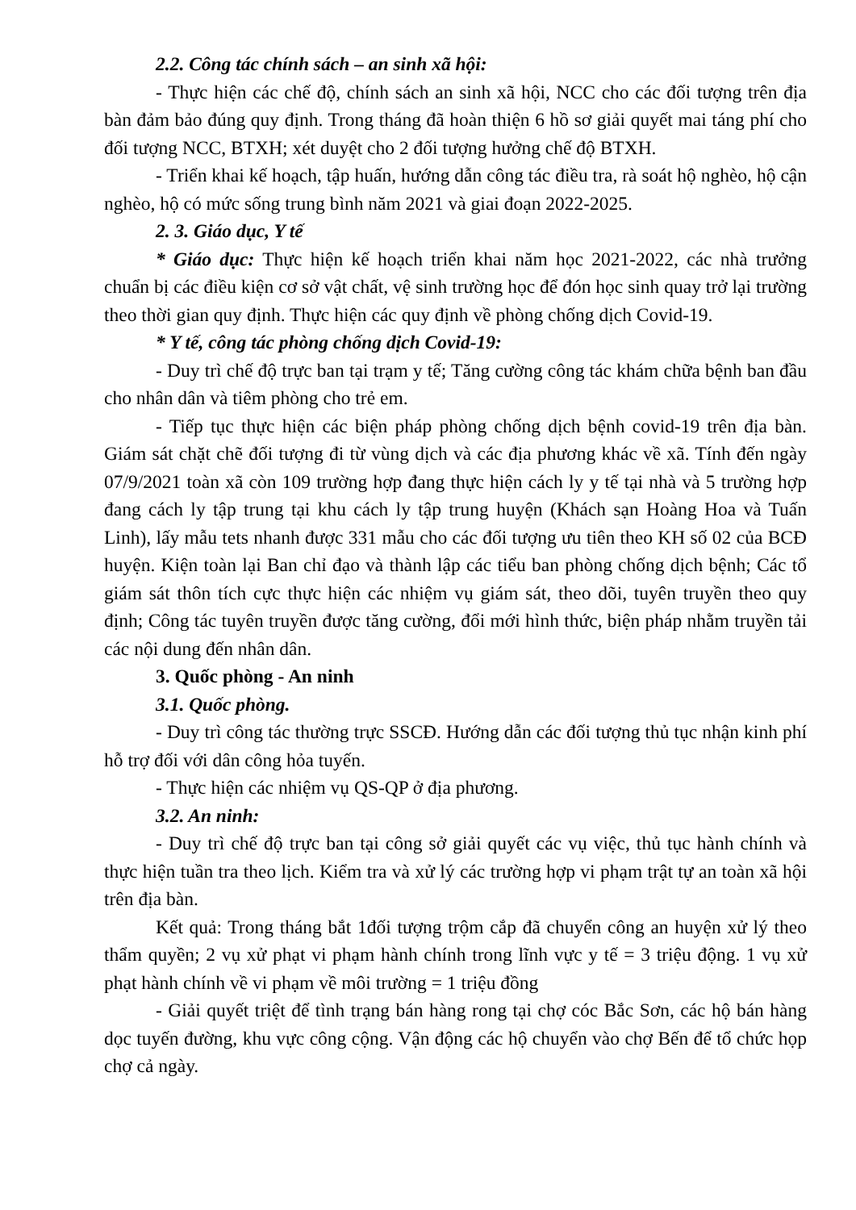2.2. Công tác chính sách – an sinh xã hội:
- Thực hiện các chế độ, chính sách an sinh xã hội, NCC cho các đối tượng trên địa bàn đảm bảo đúng quy định. Trong tháng đã hoàn thiện 6 hồ sơ giải quyết mai táng phí cho đối tượng NCC, BTXH; xét duyệt cho 2 đối tượng hưởng chế độ BTXH.
- Triển khai kế hoạch, tập huấn, hướng dẫn công tác điều tra, rà soát hộ nghèo, hộ cận nghèo, hộ có mức sống trung bình năm 2021 và giai đoạn 2022-2025.
2. 3. Giáo dục, Y tế
* Giáo dục: Thực hiện kế hoạch triển khai năm học 2021-2022, các nhà trưởng chuẩn bị các điều kiện cơ sở vật chất, vệ sinh trường học để đón học sinh quay trở lại trường theo thời gian quy định. Thực hiện các quy định về phòng chống dịch Covid-19.
* Y tế, công tác phòng chống dịch Covid-19:
- Duy trì chế độ trực ban tại trạm y tế; Tăng cường công tác khám chữa bệnh ban đầu cho nhân dân và tiêm phòng cho trẻ em.
- Tiếp tục thực hiện các biện pháp phòng chống dịch bệnh covid-19 trên địa bàn. Giám sát chặt chẽ đối tượng đi từ vùng dịch và các địa phương khác về xã. Tính đến ngày 07/9/2021 toàn xã còn 109 trường hợp đang thực hiện cách ly y tế tại nhà và 5 trường hợp đang cách ly tập trung tại khu cách ly tập trung huyện (Khách sạn Hoàng Hoa và Tuấn Linh), lấy mẫu tets nhanh được 331 mẫu cho các đối tượng ưu tiên theo KH số 02 của BCĐ huyện. Kiện toàn lại Ban chỉ đạo và thành lập các tiểu ban phòng chống dịch bệnh; Các tổ giám sát thôn tích cực thực hiện các nhiệm vụ giám sát, theo dõi, tuyên truyền theo quy định; Công tác tuyên truyền được tăng cường, đổi mới hình thức, biện pháp nhằm truyền tải các nội dung đến nhân dân.
3. Quốc phòng - An ninh
3.1. Quốc phòng.
- Duy trì công tác thường trực SSCĐ. Hướng dẫn các đối tượng thủ tục nhận kinh phí hỗ trợ đối với dân công hỏa tuyến.
- Thực hiện các nhiệm vụ QS-QP ở địa phương.
3.2. An ninh:
- Duy trì chế độ trực ban tại công sở giải quyết các vụ việc, thủ tục hành chính và thực hiện tuần tra theo lịch. Kiểm tra và xử lý các trường hợp vi phạm trật tự an toàn xã hội trên địa bàn.
Kết quả: Trong tháng bắt 1đối tượng trộm cắp đã chuyển công an huyện xử lý theo thẩm quyền; 2 vụ xử phạt vi phạm hành chính trong lĩnh vực y tế = 3 triệu động. 1 vụ xử phạt hành chính về vi phạm về môi trường = 1 triệu đồng
- Giải quyết triệt để tình trạng bán hàng rong tại chợ cóc Bắc Sơn, các hộ bán hàng dọc tuyến đường, khu vực công cộng. Vận động các hộ chuyển vào chợ Bến để tổ chức họp chợ cả ngày.